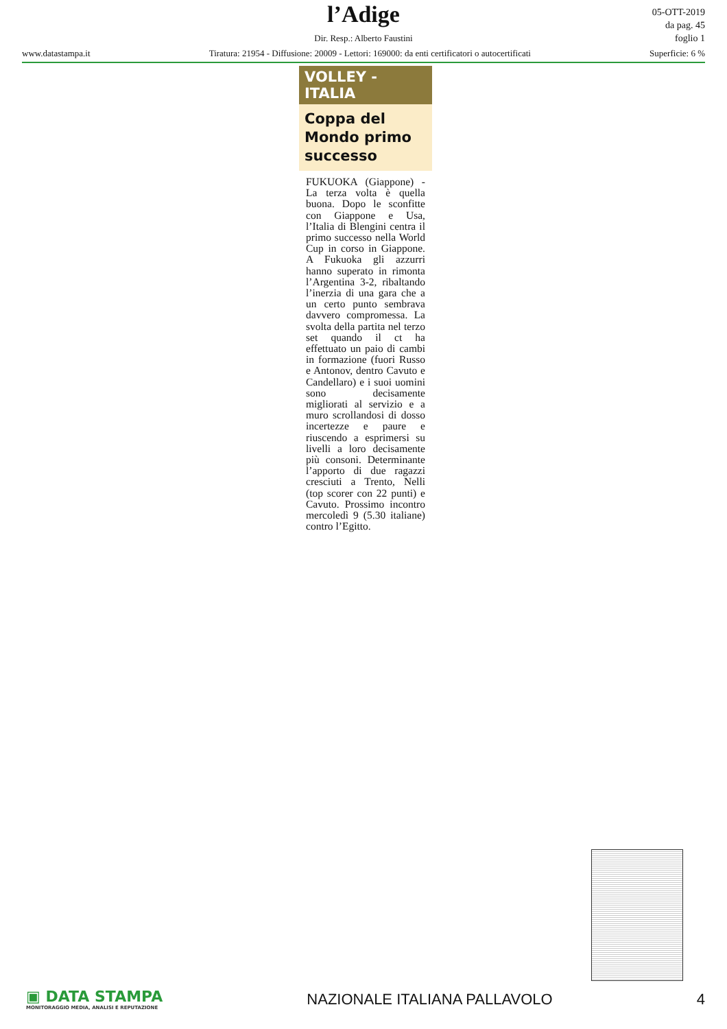l’Adige
Dir. Resp.: Alberto Faustini
www.datastampa.it Tiratura: 21954 - Diffusione: 20009 - Lettori: 169000: da enti certificatori o autocertificati Superficie: 6 %
05-OTT-2019
da pag. 45
foglio 1
VOLLEY - ITALIA
Coppa del Mondo primo successo
FUKUOKA (Giappone) - La terza volta è quella buona. Dopo le sconfitte con Giappone e Usa, l’Italia di Blengini centra il primo successo nella World Cup in corso in Giappone. A Fukuoka gli azzurri hanno superato in rimonta l’Argentina 3-2, ribaltando l’inerzia di una gara che a un certo punto sembrava davvero compromessa. La svolta della partita nel terzo set quando il ct ha effettuato un paio di cambi in formazione (fuori Russo e Antonov, dentro Cavuto e Candellaro) e i suoi uomini sono decisamente migliorati al servizio e a muro scrollandosi di dosso incertezze e paure e riuscendo a esprimersi su livelli a loro decisamente più consoni. Determinante l’apporto di due ragazzi cresciuti a Trento, Nelli (top scorer con 22 punti) e Cavuto. Prossimo incontro mercoledì 9 (5.30 italiane) contro l’Egitto.
▣ DATA STAMPA
MONITORAGGIO MEDIA, ANALISI E REPUTAZIONE
NAZIONALE ITALIANA PALLAVOLO 4